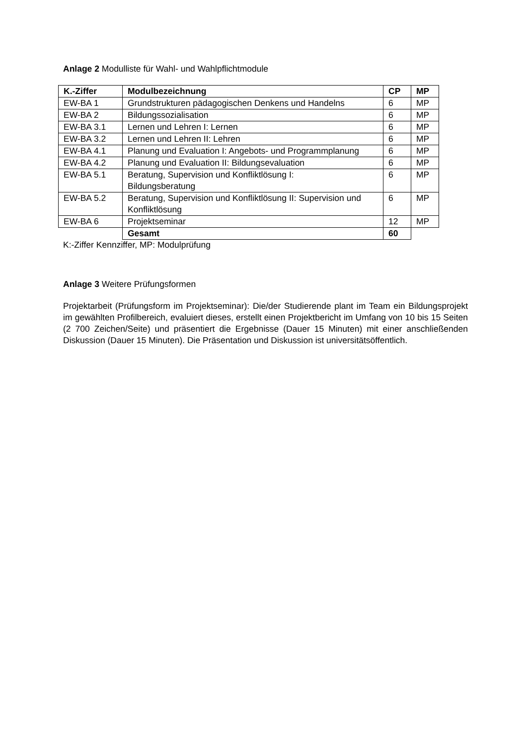Anlage 2 Modulliste für Wahl- und Wahlpflichtmodule
| K.-Ziffer | Modulbezeichnung | CP | MP |
| --- | --- | --- | --- |
| EW-BA 1 | Grundstrukturen pädagogischen Denkens und Handelns | 6 | MP |
| EW-BA 2 | Bildungssozialisation | 6 | MP |
| EW-BA 3.1 | Lernen und Lehren I: Lernen | 6 | MP |
| EW-BA 3.2 | Lernen und Lehren II: Lehren | 6 | MP |
| EW-BA 4.1 | Planung und Evaluation I: Angebots- und Programmplanung | 6 | MP |
| EW-BA 4.2 | Planung und Evaluation II: Bildungsevaluation | 6 | MP |
| EW-BA 5.1 | Beratung, Supervision und Konfliktlösung I: Bildungsberatung | 6 | MP |
| EW-BA 5.2 | Beratung, Supervision und Konfliktlösung II: Supervision und Konfliktlösung | 6 | MP |
| EW-BA 6 | Projektseminar | 12 | MP |
| | Gesamt | 60 | |
K:-Ziffer Kennziffer, MP: Modulprüfung
Anlage 3 Weitere Prüfungsformen
Projektarbeit (Prüfungsform im Projektseminar): Die/der Studierende plant im Team ein Bildungsprojekt im gewählten Profilbereich, evaluiert dieses, erstellt einen Projektbericht im Umfang von 10 bis 15 Seiten (2 700 Zeichen/Seite) und präsentiert die Ergebnisse (Dauer 15 Minuten) mit einer anschließenden Diskussion (Dauer 15 Minuten). Die Präsentation und Diskussion ist universitätsöffentlich.